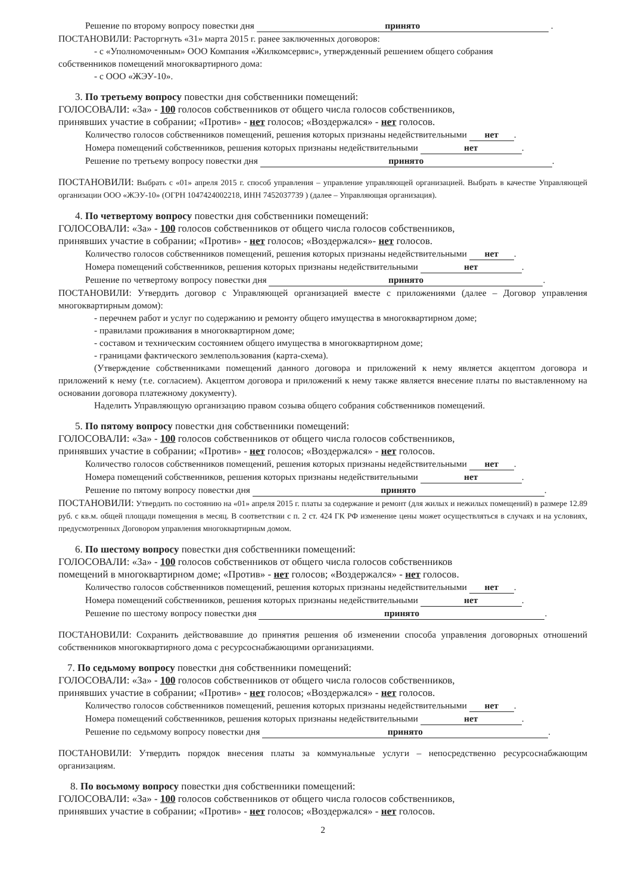Решение по второму вопросу повестки дня принято .
ПОСТАНОВИЛИ: Расторгнуть «31» марта 2015 г. ранее заключенных договоров:
- с «Уполномоченным» ООО Компания «Жилкомсервис», утвержденный решением общего собрания
собственников помещений многоквартирного дома:
- с ООО «ЖЭУ-10».
3. По третьему вопросу повестки дня собственники помещений:
ГОЛОСОВАЛИ: «За» - 100 голосов собственников от общего числа голосов собственников,
принявших участие в собрании; «Против» - нет голосов; «Воздержался» - нет голосов.
Количество голосов собственников помещений, решения которых признаны недействительными нет.
Номера помещений собственников, решения которых признаны недействительными нет.
Решение по третьему вопросу повестки дня принято.
ПОСТАНОВИЛИ: Выбрать с «01» апреля 2015 г. способ управления – управление управляющей организацией. Выбрать в качестве Управляющей организации ООО «ЖЭУ-10» (ОГРН 1047424002218, ИНН 7452037739 ) (далее – Управляющая организация).
4. По четвертому вопросу повестки дня собственники помещений:
ГОЛОСОВАЛИ: «За» - 100 голосов собственников от общего числа голосов собственников,
принявших участие в собрании; «Против» - нет голосов; «Воздержался»- нет голосов.
Количество голосов собственников помещений, решения которых признаны недействительными нет.
Номера помещений собственников, решения которых признаны недействительными нет.
Решение по четвертому вопросу повестки дня принято.
ПОСТАНОВИЛИ: Утвердить договор с Управляющей организацией вместе с приложениями (далее – Договор управления многоквартирным домом):
- перечнем работ и услуг по содержанию и ремонту общего имущества в многоквартирном доме;
- правилами проживания в многоквартирном доме;
- составом и техническим состоянием общего имущества в многоквартирном доме;
- границами фактического землепользования (карта-схема).
(Утверждение собственниками помещений данного договора и приложений к нему является акцептом договора и приложений к нему (т.е. согласием). Акцептом договора и приложений к нему также является внесение платы по выставленному на основании договора платежному документу).
Наделить Управляющую организацию правом созыва общего собрания собственников помещений.
5. По пятому вопросу повестки дня собственники помещений:
ГОЛОСОВАЛИ: «За» - 100 голосов собственников от общего числа голосов собственников,
принявших участие в собрании; «Против» - нет голосов; «Воздержался» - нет голосов.
Количество голосов собственников помещений, решения которых признаны недействительными нет.
Номера помещений собственников, решения которых признаны недействительными нет.
Решение по пятому вопросу повестки дня принято.
ПОСТАНОВИЛИ: Утвердить по состоянию на «01» апреля 2015 г. платы за содержание и ремонт (для жилых и нежилых помещений) в размере 12.89 руб. с кв.м. общей площади помещения в месяц. В соответствии с п. 2 ст. 424 ГК РФ изменение цены может осуществляться в случаях и на условиях, предусмотренных Договором управления многоквартирным домом.
6. По шестому вопросу повестки дня собственники помещений:
ГОЛОСОВАЛИ: «За» - 100 голосов собственников от общего числа голосов собственников
помещений в многоквартирном доме; «Против» - нет голосов; «Воздержался» - нет голосов.
Количество голосов собственников помещений, решения которых признаны недействительными нет.
Номера помещений собственников, решения которых признаны недействительными нет.
Решение по шестому вопросу повестки дня принято.
ПОСТАНОВИЛИ: Сохранить действовавшие до принятия решения об изменении способа управления договорных отношений собственников многоквартирного дома с ресурсоснабжающими организациями.
7. По седьмому вопросу повестки дня собственники помещений:
ГОЛОСОВАЛИ: «За» - 100 голосов собственников от общего числа голосов собственников,
принявших участие в собрании; «Против» - нет голосов; «Воздержался» - нет голосов.
Количество голосов собственников помещений, решения которых признаны недействительными нет.
Номера помещений собственников, решения которых признаны недействительными нет.
Решение по седьмому вопросу повестки дня принято.
ПОСТАНОВИЛИ: Утвердить порядок внесения платы за коммунальные услуги – непосредственно ресурсоснабжающим организациям.
8. По восьмому вопросу повестки дня собственники помещений:
ГОЛОСОВАЛИ: «За» - 100 голосов собственников от общего числа голосов собственников,
принявших участие в собрании; «Против» - нет голосов; «Воздержался» - нет голосов.
2